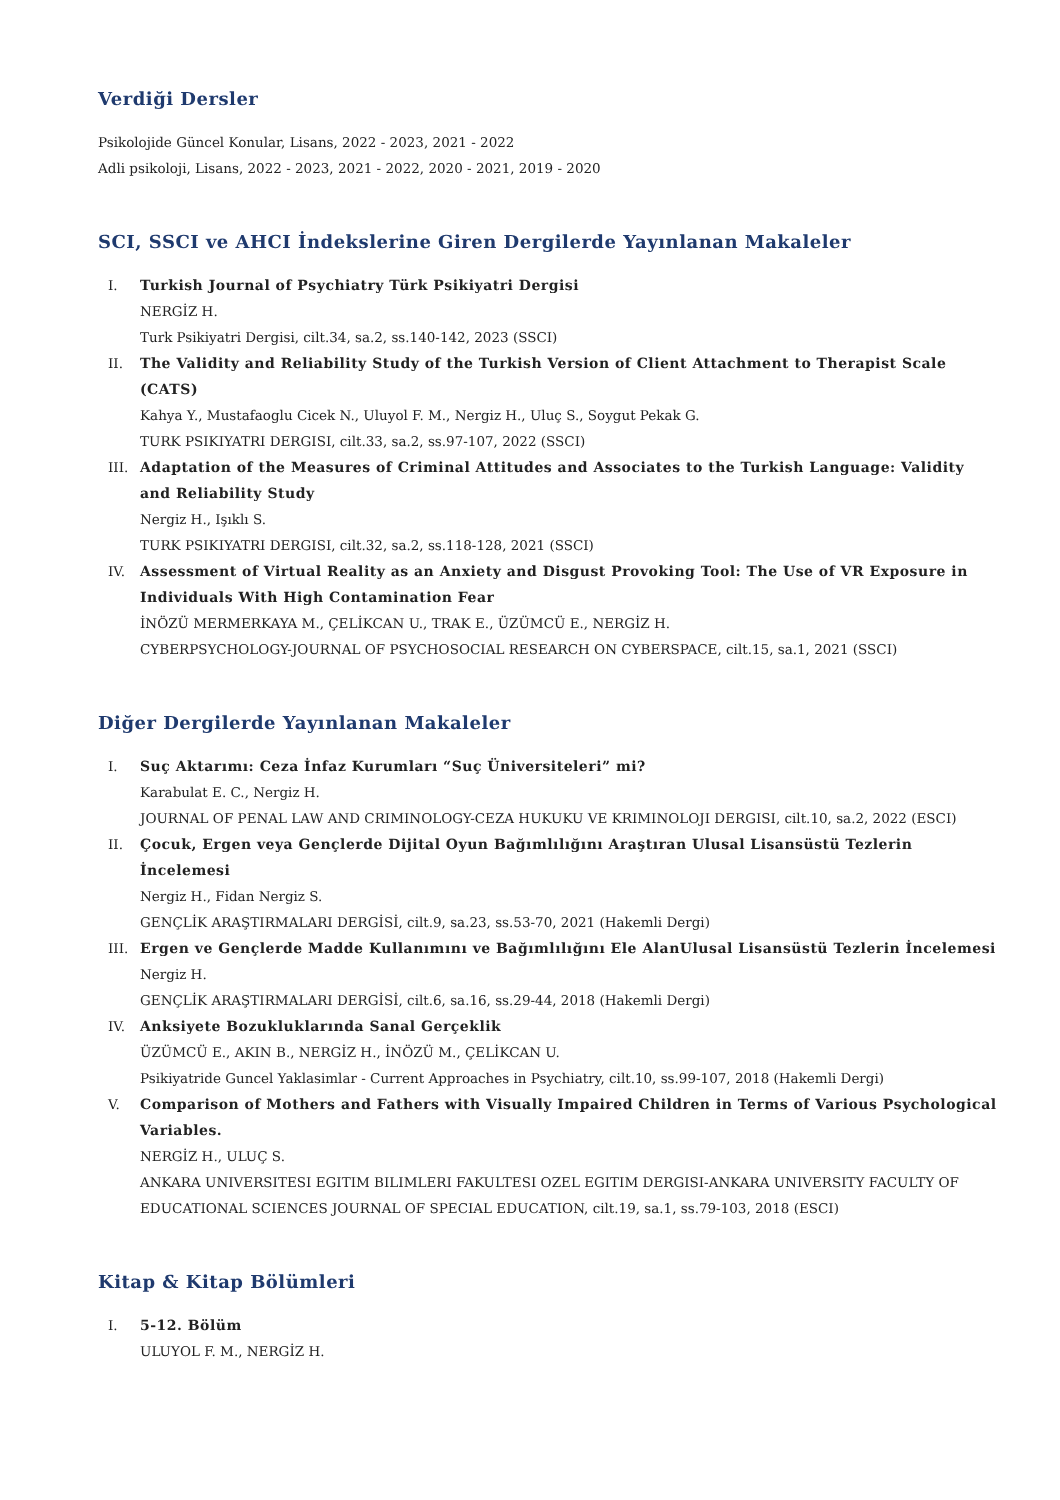Verdiği Dersler
Psikolojide Güncel Konular, Lisans, 2022 - 2023, 2021 - 2022
Adli psikoloji, Lisans, 2022 - 2023, 2021 - 2022, 2020 - 2021, 2019 - 2020
SCI, SSCI ve AHCI İndekslerine Giren Dergilerde Yayınlanan Makaleler
I. Turkish Journal of Psychiatry Türk Psikiyatri Dergisi
NERGİZ H.
Turk Psikiyatri Dergisi, cilt.34, sa.2, ss.140-142, 2023 (SSCI)
II. The Validity and Reliability Study of the Turkish Version of Client Attachment to Therapist Scale (CATS)
Kahya Y., Mustafaoglu Cicek N., Uluyol F. M., Nergiz H., Uluç S., Soygut Pekak G.
TURK PSIKIYATRI DERGISI, cilt.33, sa.2, ss.97-107, 2022 (SSCI)
III. Adaptation of the Measures of Criminal Attitudes and Associates to the Turkish Language: Validity and Reliability Study
Nergiz H., Işıklı S.
TURK PSIKIYATRI DERGISI, cilt.32, sa.2, ss.118-128, 2021 (SSCI)
IV. Assessment of Virtual Reality as an Anxiety and Disgust Provoking Tool: The Use of VR Exposure in Individuals With High Contamination Fear
İNÖZÜ MERMERKAYA M., ÇELİKCAN U., TRAK E., ÜZÜMCÜ E., NERGİZ H.
CYBERPSYCHOLOGY-JOURNAL OF PSYCHOSOCIAL RESEARCH ON CYBERSPACE, cilt.15, sa.1, 2021 (SSCI)
Diğer Dergilerde Yayınlanan Makaleler
I. Suç Aktarımı: Ceza İnfaz Kurumları “Suç Üniversiteleri” mi?
Karabulat E. C., Nergiz H.
JOURNAL OF PENAL LAW AND CRIMINOLOGY-CEZA HUKUKU VE KRIMINOLOJI DERGISI, cilt.10, sa.2, 2022 (ESCI)
II. Çocuk, Ergen veya Gençlerde Dijital Oyun Bağımlılığını Araştıran Ulusal Lisansüstü Tezlerin İncelemesi
Nergiz H., Fidan Nergiz S.
GENÇLİK ARAŞTIRMALARI DERGİSİ, cilt.9, sa.23, ss.53-70, 2021 (Hakemli Dergi)
III. Ergen ve Gençlerde Madde Kullanımını ve Bağımlılığını Ele AlanUlusal Lisansüstü Tezlerin İncelemesi
Nergiz H.
GENÇLİK ARAŞTIRMALARI DERGİSİ, cilt.6, sa.16, ss.29-44, 2018 (Hakemli Dergi)
IV. Anksiyete Bozukluklarında Sanal Gerçeklik
ÜZÜMCÜ E., AKIN B., NERGİZ H., İNÖZÜ M., ÇELİKCAN U.
Psikiyatride Guncel Yaklasimlar - Current Approaches in Psychiatry, cilt.10, ss.99-107, 2018 (Hakemli Dergi)
V. Comparison of Mothers and Fathers with Visually Impaired Children in Terms of Various Psychological Variables.
NERGİZ H., ULUÇ S.
ANKARA UNIVERSITESI EGITIM BILIMLERI FAKULTESI OZEL EGITIM DERGISI-ANKARA UNIVERSITY FACULTY OF EDUCATIONAL SCIENCES JOURNAL OF SPECIAL EDUCATION, cilt.19, sa.1, ss.79-103, 2018 (ESCI)
Kitap & Kitap Bölümleri
I. 5-12. Bölüm
ULUYOL F. M., NERGİZ H.